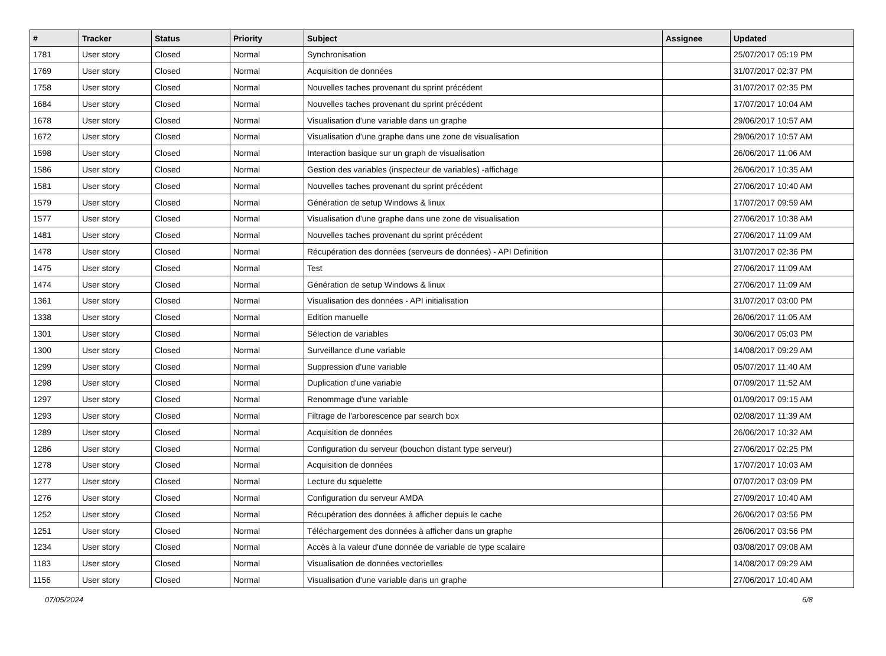| # | Tracker | Status | Priority | Subject | Assignee | Updated |
| --- | --- | --- | --- | --- | --- | --- |
| 1781 | User story | Closed | Normal | Synchronisation | | 25/07/2017 05:19 PM |
| 1769 | User story | Closed | Normal | Acquisition de données | | 31/07/2017 02:37 PM |
| 1758 | User story | Closed | Normal | Nouvelles taches provenant du sprint précédent | | 31/07/2017 02:35 PM |
| 1684 | User story | Closed | Normal | Nouvelles taches provenant du sprint précédent | | 17/07/2017 10:04 AM |
| 1678 | User story | Closed | Normal | Visualisation d'une variable dans un graphe | | 29/06/2017 10:57 AM |
| 1672 | User story | Closed | Normal | Visualisation d'une graphe dans une zone de visualisation | | 29/06/2017 10:57 AM |
| 1598 | User story | Closed | Normal | Interaction basique sur un graph de visualisation | | 26/06/2017 11:06 AM |
| 1586 | User story | Closed | Normal | Gestion des variables (inspecteur de variables) -affichage | | 26/06/2017 10:35 AM |
| 1581 | User story | Closed | Normal | Nouvelles taches provenant du sprint précédent | | 27/06/2017 10:40 AM |
| 1579 | User story | Closed | Normal | Génération de setup Windows & linux | | 17/07/2017 09:59 AM |
| 1577 | User story | Closed | Normal | Visualisation d'une graphe dans une zone de visualisation | | 27/06/2017 10:38 AM |
| 1481 | User story | Closed | Normal | Nouvelles taches provenant du sprint précédent | | 27/06/2017 11:09 AM |
| 1478 | User story | Closed | Normal | Récupération des données (serveurs de données) - API Definition | | 31/07/2017 02:36 PM |
| 1475 | User story | Closed | Normal | Test | | 27/06/2017 11:09 AM |
| 1474 | User story | Closed | Normal | Génération de setup Windows & linux | | 27/06/2017 11:09 AM |
| 1361 | User story | Closed | Normal | Visualisation des données - API initialisation | | 31/07/2017 03:00 PM |
| 1338 | User story | Closed | Normal | Edition manuelle | | 26/06/2017 11:05 AM |
| 1301 | User story | Closed | Normal | Sélection de variables | | 30/06/2017 05:03 PM |
| 1300 | User story | Closed | Normal | Surveillance d'une variable | | 14/08/2017 09:29 AM |
| 1299 | User story | Closed | Normal | Suppression d'une variable | | 05/07/2017 11:40 AM |
| 1298 | User story | Closed | Normal | Duplication d'une variable | | 07/09/2017 11:52 AM |
| 1297 | User story | Closed | Normal | Renommage d'une variable | | 01/09/2017 09:15 AM |
| 1293 | User story | Closed | Normal | Filtrage de l'arborescence par search box | | 02/08/2017 11:39 AM |
| 1289 | User story | Closed | Normal | Acquisition de données | | 26/06/2017 10:32 AM |
| 1286 | User story | Closed | Normal | Configuration du serveur (bouchon distant type serveur) | | 27/06/2017 02:25 PM |
| 1278 | User story | Closed | Normal | Acquisition de données | | 17/07/2017 10:03 AM |
| 1277 | User story | Closed | Normal | Lecture du squelette | | 07/07/2017 03:09 PM |
| 1276 | User story | Closed | Normal | Configuration du serveur AMDA | | 27/09/2017 10:40 AM |
| 1252 | User story | Closed | Normal | Récupération des données à afficher depuis le cache | | 26/06/2017 03:56 PM |
| 1251 | User story | Closed | Normal | Téléchargement des données à afficher dans un graphe | | 26/06/2017 03:56 PM |
| 1234 | User story | Closed | Normal | Accès à la valeur d'une donnée de variable de type scalaire | | 03/08/2017 09:08 AM |
| 1183 | User story | Closed | Normal | Visualisation de données vectorielles | | 14/08/2017 09:29 AM |
| 1156 | User story | Closed | Normal | Visualisation d'une variable dans un graphe | | 27/06/2017 10:40 AM |
07/05/2024 6/8